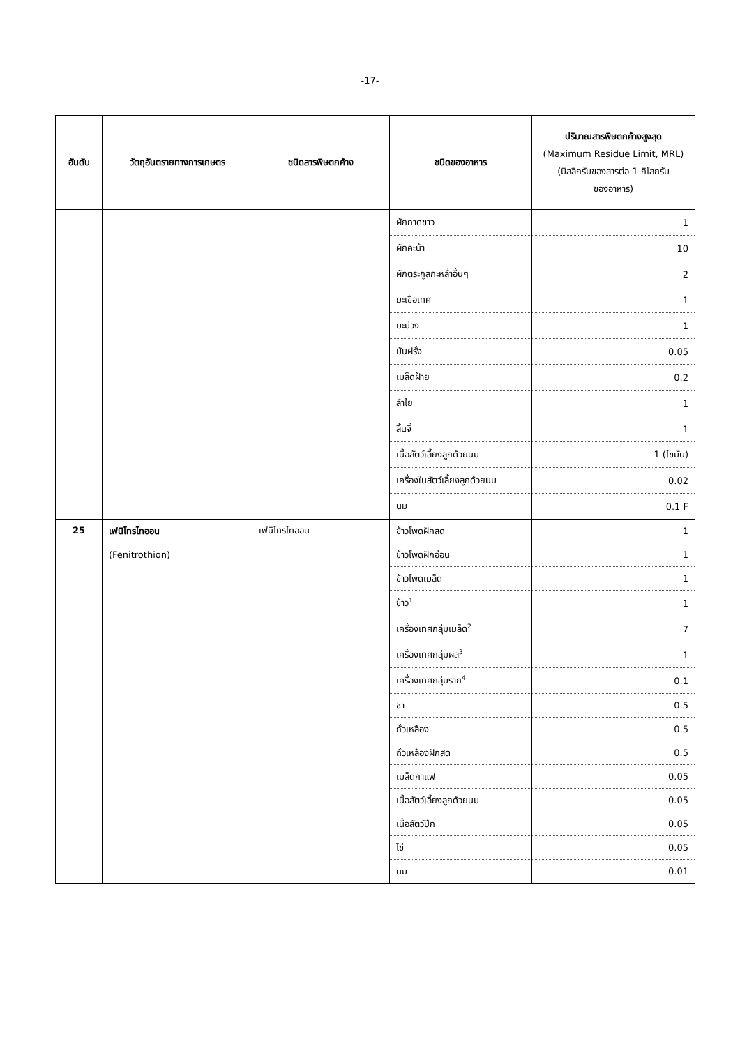-17-
| อันดับ | วัตถุอันตรายทางการเกษตร | ชนิดสารพิษตกค้าง | ชนิดของอาหาร | ปริมาณสารพิษตกค้างสูงสุด (Maximum Residue Limit, MRL) (มิลลิกรัมของสารต่อ 1 กิโลกรัม ของอาหาร) |
| --- | --- | --- | --- | --- |
| | | | ผักกาดขาว | 1 |
| | | | ผักคะน้า | 10 |
| | | | ผักตระกูลกะหล่ำอื่นๆ | 2 |
| | | | มะเขือเทศ | 1 |
| | | | มะม่วง | 1 |
| | | | มันฝรั่ง | 0.05 |
| | | | เมล็ดฝ้าย | 0.2 |
| | | | ลำไย | 1 |
| | | | ลิ้นจี่ | 1 |
| | | | เนื้อสัตว์เลี้ยงลูกด้วยนม | 1 (ไขมัน) |
| | | | เครื่องในสัตว์เลี้ยงลูกด้วยนม | 0.02 |
| | | | นม | 0.1 F |
| 25 | เฟนิโทรไทออน (Fenitrothion) | เฟนิโทรไทออน | ข้าวโพดฝักสด | 1 |
| | | | ข้าวโพดฝักอ่อน | 1 |
| | | | ข้าวโพดเมล็ด | 1 |
| | | | ข้าว<sup>1</sup> | 1 |
| | | | เครื่องเทศกลุ่มเมล็ด<sup>2</sup> | 7 |
| | | | เครื่องเทศกลุ่มผล<sup>3</sup> | 1 |
| | | | เครื่องเทศกลุ่มราก<sup>4</sup> | 0.1 |
| | | | ชา | 0.5 |
| | | | ถั่วเหลือง | 0.5 |
| | | | ถั่วเหลืองฝักสด | 0.5 |
| | | | เมล็ดกาแฟ | 0.05 |
| | | | เนื้อสัตว์เลี้ยงลูกด้วยนม | 0.05 |
| | | | เนื้อสัตว์ปีก | 0.05 |
| | | | ไข่ | 0.05 |
| | | | นม | 0.01 |